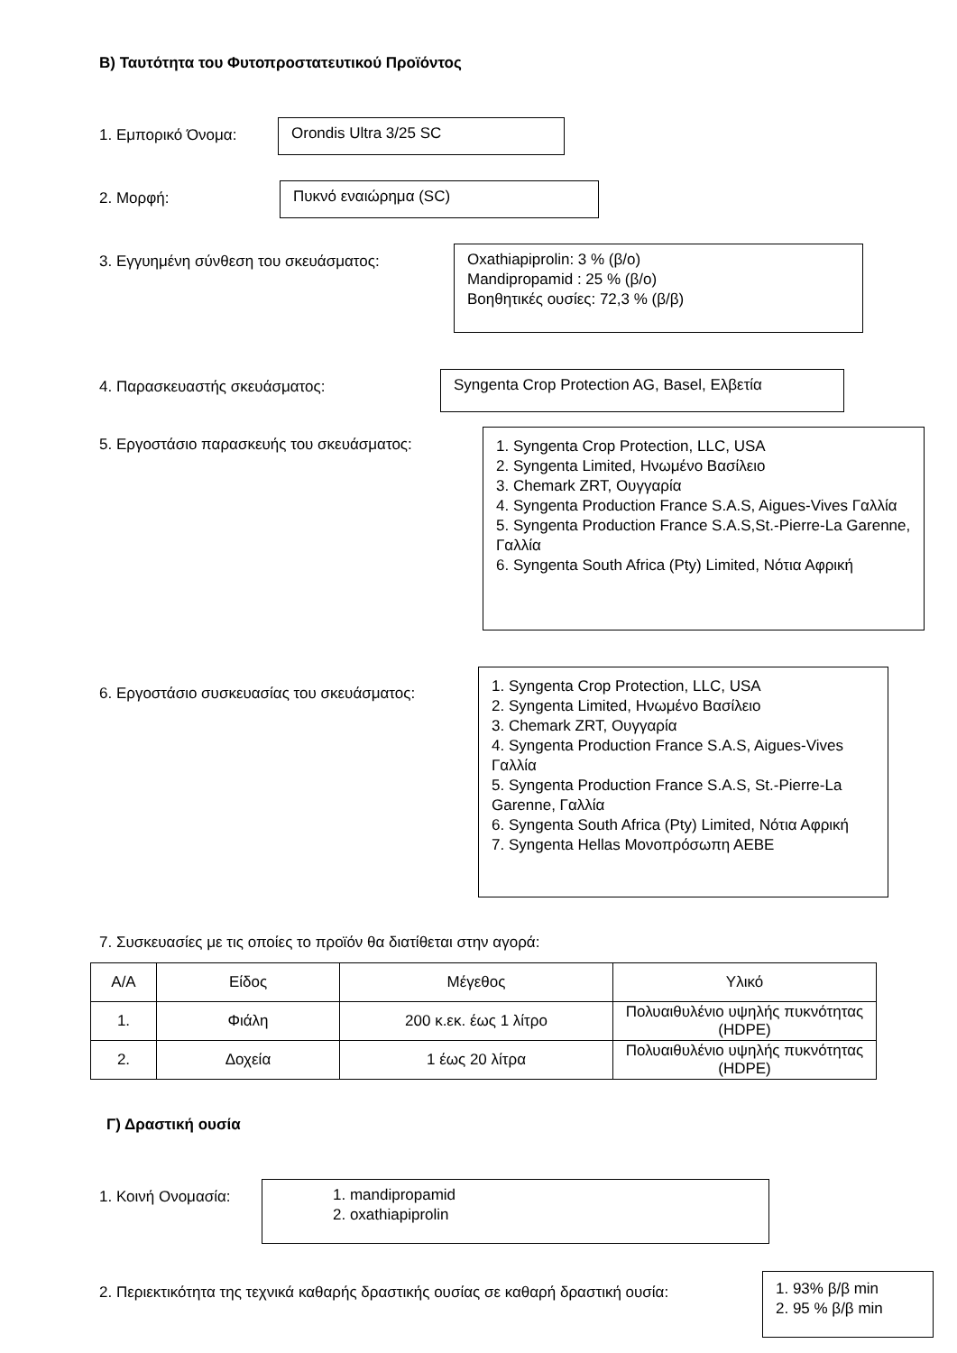Β) Ταυτότητα του Φυτοπροστατευτικού Προϊόντος
1. Εμπορικό Όνομα:
Orondis Ultra 3/25 SC
2. Μορφή:
Πυκνό εναιώρημα (SC)
3. Εγγυημένη σύνθεση του σκευάσματος:
Oxathiapiprolin: 3 % (β/ο)
Mandipropamid : 25 % (β/ο)
Βοηθητικές ουσίες: 72,3 % (β/β)
4. Παρασκευαστής σκευάσματος:
Syngenta Crop Protection AG, Basel, Ελβετία
5. Εργοστάσιο παρασκευής του σκευάσματος:
1. Syngenta Crop Protection, LLC, USA
2. Syngenta Limited, Ηνωμένο Βασίλειο
3. Chemark ZRT, Ουγγαρία
4. Syngenta Production France S.A.S, Aigues-Vives Γαλλία
5. Syngenta Production France S.A.S,St.-Pierre-La Garenne, Γαλλία
6. Syngenta South Africa (Pty) Limited, Νότια Αφρική
6. Εργοστάσιο συσκευασίας του σκευάσματος:
1. Syngenta Crop Protection, LLC, USA
2. Syngenta Limited, Ηνωμένο Βασίλειο
3. Chemark ZRT, Ουγγαρία
4. Syngenta Production France S.A.S, Aigues-Vives Γαλλία
5. Syngenta Production France S.A.S, St.-Pierre-La Garenne, Γαλλία
6. Syngenta South Africa (Pty) Limited, Νότια Αφρική
7. Syngenta Hellas Μονοπρόσωπη ΑΕΒΕ
7. Συσκευασίες με τις οποίες το προϊόν θα διατίθεται στην αγορά:
| Α/Α | Είδος | Μέγεθος | Υλικό |
| --- | --- | --- | --- |
| 1. | Φιάλη | 200 κ.εκ. έως 1 λίτρο | Πολυαιθυλένιο υψηλής πυκνότητας (HDPE) |
| 2. | Δοχεία | 1 έως 20 λίτρα | Πολυαιθυλένιο υψηλής πυκνότητας (HDPE) |
Γ) Δραστική ουσία
1. Κοινή Ονομασία:
1. mandipropamid
2. oxathiapiprolin
2. Περιεκτικότητα της τεχνικά καθαρής δραστικής ουσίας σε καθαρή δραστική ουσία:
1. 93% β/β min
2. 95 % β/β min